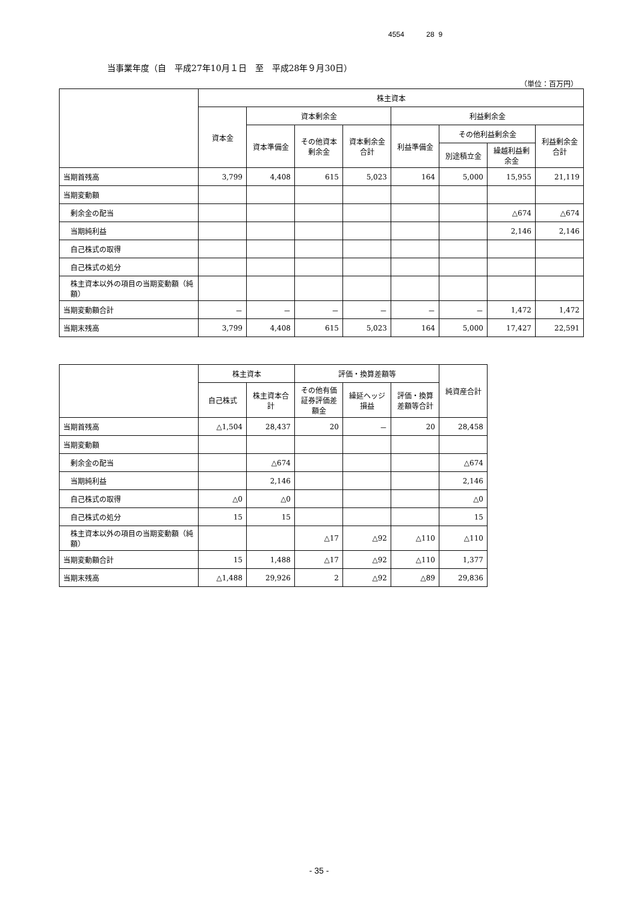4554 28 9
当事業年度（自　平成27年10月１日　至　平成28年９月30日）
（単位：百万円）
| | 株主資本 | | | | | | | |
| --- | --- | --- | --- | --- | --- | --- | --- | --- |
| | 資本金 | 資本剰余金 | | | 利益剰余金 | | | |
| | | 資本準備金 | その他資本剰余金 | 資本剰余金合計 | 利益準備金 | その他利益剰余金 | | 利益剰余金合計 |
| | | | | | | 別途積立金 | 繰越利益剰余金 | |
| 当期首残高 | 3,799 | 4,408 | 615 | 5,023 | 164 | 5,000 | 15,955 | 21,119 |
| 当期変動額 | | | | | | | | |
| 剰余金の配当 | | | | | | | △674 | △674 |
| 当期純利益 | | | | | | | 2,146 | 2,146 |
| 自己株式の取得 | | | | | | | | |
| 自己株式の処分 | | | | | | | | |
| 株主資本以外の項目の当期変動額（純額） | | | | | | | | |
| 当期変動額合計 | － | － | － | － | － | － | 1,472 | 1,472 |
| 当期末残高 | 3,799 | 4,408 | 615 | 5,023 | 164 | 5,000 | 17,427 | 22,591 |
| | 株主資本 | | 評価・換算差額等 | | | 純資産合計 |
| --- | --- | --- | --- | --- | --- | --- |
| | 自己株式 | 株主資本合計 | その他有価証券評価差額金 | 繰延ヘッジ損益 | 評価・換算差額等合計 | |
| 当期首残高 | △1,504 | 28,437 | 20 | － | 20 | 28,458 |
| 当期変動額 | | | | | | |
| 剰余金の配当 | | △674 | | | | △674 |
| 当期純利益 | | 2,146 | | | | 2,146 |
| 自己株式の取得 | △0 | △0 | | | | △0 |
| 自己株式の処分 | 15 | 15 | | | | 15 |
| 株主資本以外の項目の当期変動額（純額） | | | △17 | △92 | △110 | △110 |
| 当期変動額合計 | 15 | 1,488 | △17 | △92 | △110 | 1,377 |
| 当期末残高 | △1,488 | 29,926 | 2 | △92 | △89 | 29,836 |
- 35 -